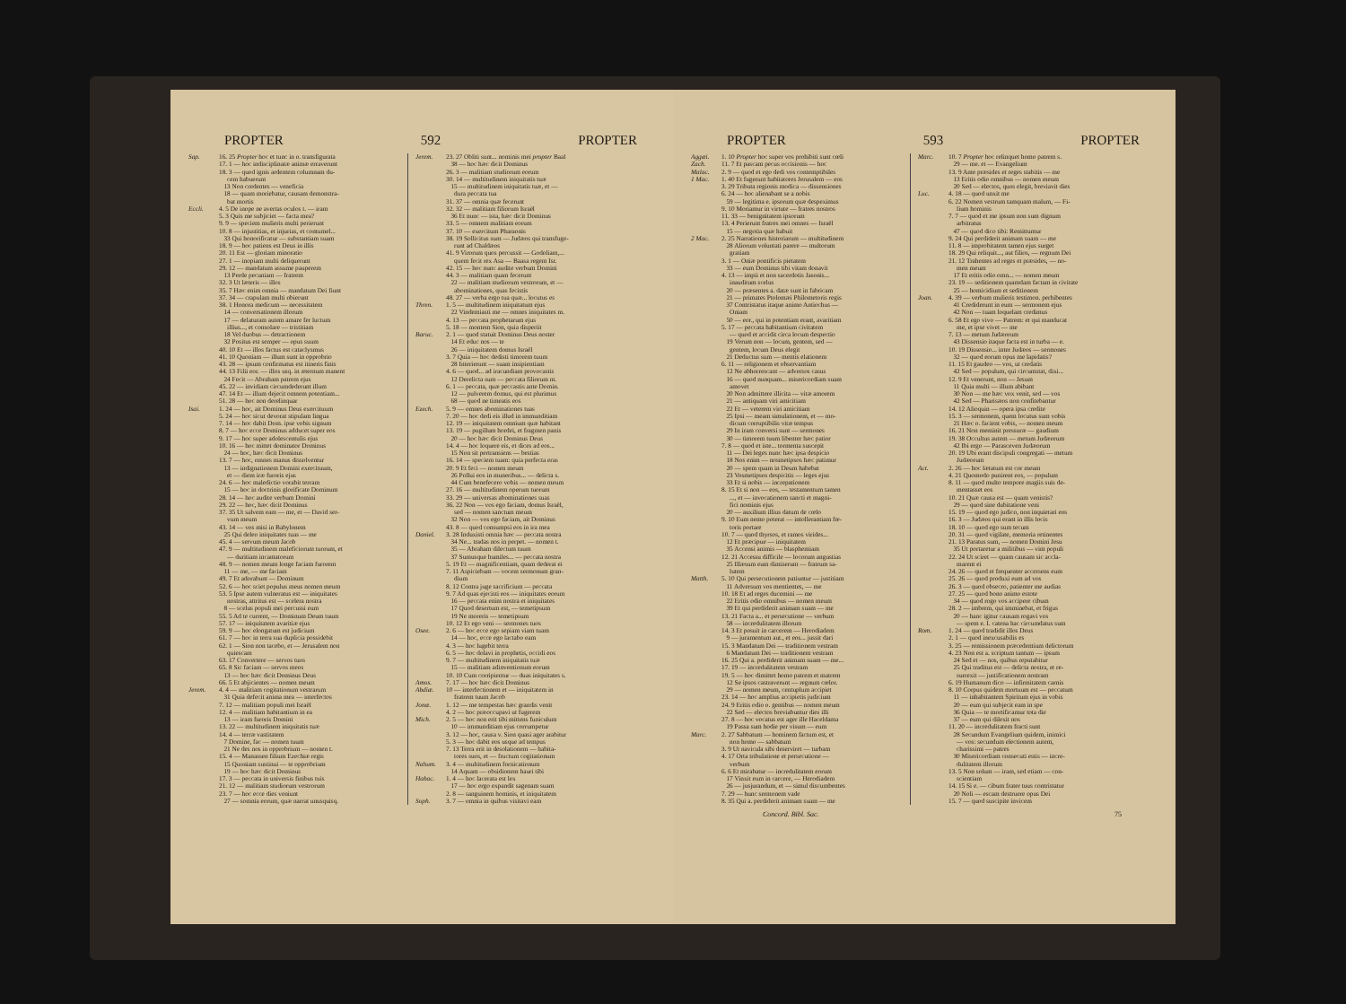PROPTER 592 PROPTER
Sap. 16. 25 Propter hoc et tunc in o. transfigurata
17. 1 — hoc indisciplinatæ animæ erraverunt
18. 3 — quod ignis ardentem columnam du-
cem habuerunt
13 Non credentes — veneficia
18 — quam moriebatur, causam demonstra-
bat mortis
Eccli. 4. 5 De inope ne avertas oculos t. — iram
5. 3 Quis me subjiciet — facta mea?
9. 9 — speciem mulieris multi perierunt
10. 8 — injustitias, et injurias, et contumel...
33 Qui honorificatur — substantiam suam
18. 9 — hoc patiens est Deus in illis
20. 11 Est — gloriam minoratio
27. 1 — inopiam multi deliquerunt
29. 12 — mandatum assume pauperem
13 Perde pecuniam — fratrem
32. 3 Ut læteris — illos
35. 7 Hæc enim omnia — mandatum Dei fiunt
37. 34 — crapulam multi obierunt
38. 1 Honora medicum — necessitatem
14 — conversationem illorum
17 — delaturam autem amare fer luctum
illius..., et consolare — tristitiam
18 Vel duobus — detractionem
32 Positus est semper — opus suum
40. 10 Et — illos factus est cataclysmus
41. 10 Quoniam — illum sunt in opprobrio
43. 28 — ipsum confirmatus est itineris finis
44. 13 Filii eor. — illos usq. in æternum manent
24 Fecit — Abraham patrem ejus
45. 22 — invidiam circumdederunt illum
47. 14 Et — illum dejecit omnem potentiam...
51. 28 — hoc non derelinquar
Isai. 1. 24 — hoc, ait Dominus Deus exercituum
5. 24 — hoc sicut devorat stipulam lingua
7. 14 — hoc dabit Dom. ipse vobis signum
8. 7 — hoc ecce Dominus adducet super eos
9. 17 — hoc super adolescentulis ejus
10. 16 — hoc mittet dominator Dominus
24 — hoc, hæc dicit Dominus
13. 7 — hoc, omnes manus dissolventur
13 — indignationem Domini exercituum,
et — diem iræ furoris ejus
24. 6 — hoc maledictio vorabit terram
15 — hoc in doctrinis glorificate Dominum
28. 14 — hoc audite verbum Domini
29. 22 — hoc, hæc dicit Dominus
37. 35 Ut salvem eam — me, et — David ser-
vum meum
43. 14 — vos misi in Babylonem
25 Qui deleo iniquitates tuas — me
45. 4 — servum meum Jacob
47. 9 — multitudinem maleficiorum tuorum, et
— duritiam incantatorum
48. 9 — nomen meum longe faciam furorem
11 — me, — me faciam
49. 7 Et adorabunt — Dominum
52. 6 — hoc sciet populus meus nomen meum
53. 5 Ipse autem vulneratus est — iniquitates
nostras, attritus est — scelera nostra
8 — scelus populi mei percussi eum
55. 5 Ad te current, — Dominum Deum tuum
57. 17 — iniquitatem avaritiæ ejus
59. 9 — hoc elongatum est judicium
61. 7 — hoc in terra sua duplicia possidebit
62. 1 — Sion non tacebo, et — Jerusalem non
quiescam
63. 17 Convertere — servos tuos
65. 8 Sic faciam — servos meos
13 — hoc hæc dicit Dominus Deus
66. 5 Et abjicientes — nomen meum
Jerem. 4. 4 — malitiam cogitationum vestrarum
31 Quia defecit anima mea — interfectos
7. 12 — malitiam populi mei Israël
12. 4 — malitiam habitantium in ea
13 — iram furoris Domini
13. 22 — multitudinem iniquitatis tuæ
14. 4 — terræ vastitatem
7 Domine, fac — nomen tuum
21 Ne des nos in opprobrium — nomen t.
15. 4 — Manassen filium Ezechiæ regis
15 Quoniam sustinui — te opprobrium
19 — hoc hæc dicit Dominus
17. 3 — peccata in universis finibus tuis
21. 12 — malitiam studiorum vestrorum
23. 7 — hoc ecce dies veniunt
27 — somnia eorum, quæ narrat unusquisq.
Jerem. 23. 27 Obliti sunt... nominis mei propter Baal
38 — hoc hæc dicit Dominus
26. 3 — malitiam studiorum eorum
30. 14 — multitudinem iniquitatis tuæ
15 — multitudinem iniquitatis tuæ, et —
dura peccata tua
31. 37 — omnia quæ fecerunt
32. 32 — malitiam filiorum Israël
36 Et nunc — ista, hæc dicit Dominus
33. 5 — omnem malitiam eorum
37. 10 — exercitum Pharaonis
38. 19 Sollicitus sum — Judæos qui transfuge-
runt ad Chaldæos
41. 9 Virorum quos percussit — Godoliam,...
quem fecit rex Asa — Baasa regem Isr.
42. 15 — hoc nunc audite verbum Domini
44. 3 — malitiam quam fecerunt
22 — malitiam studiorum vestrorum, et —
abominationes, quas fecistis
48. 27 — verba ergo tua quæ... locutus es
Thren. 1. 5 — multitudinem iniquitatum ejus
22 Vindemiasti me — omnes iniquitates m.
4. 13 — peccata prophetarum ejus
5. 18 — montem Sion, quia disperiit
Baruc. 2. 1 — quod statuit Dominus Deus noster
14 Et educ nos — te
26 — iniquitatem domus Israël
3. 7 Quia — hoc dedisti timorem tuum
28 Interierunt — suam insipientiam
4. 6 — quod... ad iracundiam provocastis
12 Derelicta sum — peccata filiorum m.
6. 1 — peccata, quæ peccastis ante Domin.
12 — pulverem domus, qui est plurimus
68 — quod ne timeatis eos
Ezech. 5. 9 — omnes abominationes tuas
7. 20 — hoc dedi eis illud in immunditiam
12. 19 — iniquitatem omnium quæ habitant
13. 19 — pugillum hordei, et fragmen panis
20 — hoc hæc dicit Dominus Deus
14. 4 — hoc loquere eis, et dices ad eos...
15 Non sit pertransiens — bestias
16. 14 — speciem tuam: quia perfecta eras
20. 9 Et feci — nomen meum
26 Pollui eos in muneribus... — delicta s.
44 Cum benefecero vobis — nomen meum
27. 16 — multitudinem operum tuorum
33. 29 — universas abominationes suas
36. 22 Non — vos ego faciam, domus Israël,
sed — nomen sanctum meum
32 Non — vos ego faciam, ait Dominus
43. 8 — quod consumpsi eos in ira mea
Daniel. 3. 28 Induxisti omnia hæc — peccata nostra
34 Ne... tradas nos in perpet. — nomen t.
35 — Abraham dilectum tuum
37 Sumusque humiles... — peccata nostra
5. 19 Et — magnificentiam, quam dederat ei
7. 11 Aspiciebam — vocem sermonum gran-
dium
8. 12 Contra juge sacrificium — peccata
9. 7 Ad quas ejecisti eos — iniquitates eorum
16 — peccata enim nostra et iniquitates
17 Quod desertum est, — temetipsum
19 Ne moreris — temetipsum
10. 12 Et ego veni — sermones tuos
Osee. 2. 6 — hoc ecce ego sepiam viam tuam
14 — hoc, ecce ego lactabo eam
4. 3 — hoc lugebit terra
6. 5 — hoc dolavi in prophetis, occidi eos
9. 7 — multitudinem iniquitatis tuæ
15 — malitiam adinventionum eorum
10. 10 Cum corripientur — duas iniquitates s.
Amos. 7. 17 — hoc hæc dicit Dominus
Abdiæ. 10 — interfectionem et — iniquitatem in
fratrem tuum Jacob
Jonæ. 1. 12 — me tempestas hæc grandis venit
4. 2 — hoc præoccupavi ut fugerem
Mich. 2. 5 — hoc non erit tibi mittens funiculum
10 — immunditiam ejus corrumpetur
3. 12 — hoc, causa v. Sion quasi ager arabitur
5. 3 — hoc dabit eos usque ad tempus
7. 13 Terra erit in desolationem — habita-
tores suos, et — fructum cogitationum
Nahum. 3. 4 — multitudinem fornicationum
14 Aquam — obsidionem hauri tibi
Habac. 1. 4 — hoc lacerata est lex
17 — hoc ergo expandit sagenam suam
2. 8 — sanguinem hominis, et iniquitatem
Soph. 3. 7 — omnia in quibus visitavi eam
PROPTER 593 PROPTER
Aggæi. 1. 10 Propter hoc super vos prohibiti sunt cœli
Zach. 11. 7 Et pascam pecus occisionis — hoc
Malac. 2. 9 — quod et ego dedi vos contemptibiles
1 Mac. 1. 40 Et fugerunt habitatores Jerusalem — eos
3. 29 Tributa regionis modica — dissensiones
6. 24 — hoc alienabant se a nobis
59 — legitima e. ipsorum quæ despeximus
9. 10 Moriamur in virtute — fratres nostros
11. 33 — benignitatem ipsorum
13. 4 Perierunt fratres mei omnes — Israël
15 — negotia quæ habuit
2 Mac. 2. 25 Narrationes historiarum — multitudinem
28 Aliorum voluntati parere — multorum
gratiam
3. 1 — Oniæ pontificis pietatem
33 — eum Dominus tibi vitam donavit
4. 13 — impii et non sacerdotis Jasonis...
inauditum scelus
20 — præsentes a. datæ sunt in fabricam
21 — primates Ptolomæi Philometoris regis
37 Contristatus itaque animo Antiochus —
Oniam
50 — eor., qui in potentiam erant, avaritiam
5. 17 — peccata habitantium civitatem
— quod et accidit circa locum despectio
19 Verum non — locum, gentem, sed —
gentem, locum Deus elegit
21 Deductus sum — mentis elationem
6. 11 — religionem et observantiam
12 Ne abhorrescant — adversos casus
16 — quod nunquam... misericordiam suam
amovet
20 Non admittere illicita — vitæ amorem
21 — antiquam viri amicitiam
22 Et — veterem viri amicitiam
25 Ipsi — meam simulationem, et — mo-
dicum corruptibilis vitæ tempus
29 In iram conversi sunt — sermones
30 — timorem tuum libenter hæc patior
7. 8 — quod et iste... tormenta suscepit
11 — Dei leges nunc hæc ipsa despicio
18 Nos enim — nosmetipsos hæc patimur
20 — spem quam in Deum habebat
23 Vosmetipsos despicitis — leges ejus
33 Et si nobis — increpationem
8. 15 Et si non — eos, — testamentum tamen
..., et — invocationem sancti et magni-
fici nominis ejus
20 — auxilium illius datum de cœlo
9. 10 Eum nemo poterat — intollerantiam fœ-
toris portare
10. 7 — quod thyrsos, et ramos virides...
12 Et præcipue — iniquitatem
35 Accensi animis — blasphemiam
12. 21 Accessu difficile — locorum angustias
25 Illæsum eum dimiserunt — fratrum sa-
lutem
Matth. 5. 10 Qui persecutionem patiuntur — justitiam
11 Adversum vos mentientes, — me
10. 18 Et ad reges ducemini — me
22 Eritis odio omnibus — nomen meum
39 Et qui perdiderit animam suam — me
13. 21 Facta a... et persecutione — verbum
58 — incredulitatem illorum
14. 3 Et posuit in carcerem — Herodiadem
9 — juramentum aut., et eos... jussit dari
15. 3 Mandatum Dei — traditionem vestram
6 Mandatum Dei — traditionem vestram
16. 25 Qui a. perdiderit animam suam — me...
17. 19 — incredulitatem vestram
19. 5 — hoc dimittet homo patrem et matrem
12 Se ipsos castraverunt — regnum cœlor.
29 — nomen meum, centuplum accipiet
23. 14 — hoc amplius accipietis judicium
24. 9 Eritis odio o. gentibus — nomen meum
22 Sed — electos breviabuntur dies illi
27. 8 — hoc vocatus est ager ille Haceldama
19 Passa sum hodie per visum — eum
Marc. 2. 27 Sabbatum — hominem factum est, et
non homo — sabbatum
3. 9 Ut navicula sibi deserviret — turbam
4. 17 Orta tribulatione et persecutione —
verbum
6. 6 Et mirabatur — incredulitatem eorum
17 Vinxit eum in carcere, — Herodiadem
26 — jusjurandum, et — simul discumbentes
7. 29 — hunc sermonem vade
8. 35 Qui a. perdiderit animam suam — me
Marc. 10. 7 Propter hoc relinquet homo patrem s.
29 — me. et — Evangelium
13. 9 Ante præsides et reges stabitis — me
13 Eritis odio omnibus — nomen meum
20 Sed — electos, quos elegit, breviavit dies
Luc. 4. 18 — quod unxit me
6. 22 Nomen vestrum tamquam malum, — Fi-
lium hominis
7. 7 — quod et me ipsum non sum dignum
arbitratus
47 — quod dico tibi: Remittuntur
9. 24 Qui perdiderit animam suam — me
11. 8 — improbitatem tamen ejus surget
18. 29 Qui reliquit..., aut filios, — regnum Dei
21. 12 Trahentes ad reges et præsides, — no-
men meum
17 Et eritis odio omn... — nomen meum
23. 19 — seditionem quamdam factam in civitate
25 — homicidium et seditionem
Joan. 4. 39 — verbum mulieris testimon. perhibentes
41 Crediderunt in eum — sermonem ejus
42 Non — tuam loquelam credimus
6. 58 Et ego vivo — Patrem: et qui manducat
me, et ipse vivet — me
7. 13 — metum Judæorum
43 Dissensio itaque facta est in turba — e.
10. 19 Dissensio... inter Judæos — sermones
32 — quod eorum opus me lapidatis?
11. 15 Et gaudeo — vos, ut credatis
42 Sed — populum, qui circumstat, dixi...
12. 9 Et venerunt, non — Jesum
11 Quia multi — illum abibant
30 Non — me hæc vox venit, sed — vos
42 Sed — Pharisæos non confitebantur
14. 12 Alioquin — opera ipsa credite
15. 3 — sermonem, quem locutus sum vobis
21 Hæc o. facient vobis, — nomen meum
16. 21 Non meminit pressuræ — gaudium
19. 38 Occultus autem — metum Judæorum
42 Ibi ergo — Parasceven Judæorum
20. 19 Ubi erant discipuli congregati — metum
Judæorum
Act. 2. 26 — hoc lætatum est cor meum
4. 21 Quomodo punirent eos, — populum
8. 11 — quod multo tempore magiis suis de-
mentasset eos
10. 21 Quæ causa est — quam venistis?
29 — quod sine dubitatione veni
15. 19 — quod ego judico, non inquietari eos
16. 3 — Judæos qui erant in illis locis
18. 10 — quod ego sum tecum
20. 31 — quod vigilate, memoria retinentes
21. 13 Paratus sum, — nomen Domini Jesu
35 Ut portaretur a militibus — vim populi
22. 24 Ut sciret — quam causam sic accla-
marent ei
24. 26 — quod et frequenter accersens eum
25. 26 — quod produxi eum ad vos
26. 3 — quod obsecro, patienter me audias
27. 25 — quod bono animo estote
34 — quod rogo vos accipere cibum
28. 2 — imbrem, qui imminebat, et frigus
20 — hanc igitur causam rogavi vos
— spem e. I. catena hac circumdatus sum
Rom. 1. 24 — quod tradidit illos Deus
2. 1 — quod inexcusabilis es
3. 25 — remissionem præcedentium delictorum
4. 23 Non est a. scriptum tantum — ipsum
24 Sed et — nos, quibus reputabitur
25 Qui traditus est — delicta nostra, et re-
surrexit — justificationem nostram
6. 19 Humanum dico — infirmitatem carnis
8. 10 Corpus quidem mortuum est — peccatum
11 — inhabitantem Spiritum ejus in vobis
20 — eum qui subjecit eam in spe
36 Quia — te mortificamur tota die
37 — eum qui dilexit nos
11. 20 — incredulitatem fracti sunt
28 Secundum Evangelium quidem, inimici
— vos: secundum electionem autem,
charissimi — patres
30 Misericordiam consecuti estis — incre-
dulitatem illorum
13. 5 Non solum — iram, sed etiam — con-
scientiam
14. 15 Si e. — cibum frater tuus contristatur
20 Noli — escam destruere opus Dei
15. 7 — quod suscipite invicem
Concord. Bibl. Sac. 75